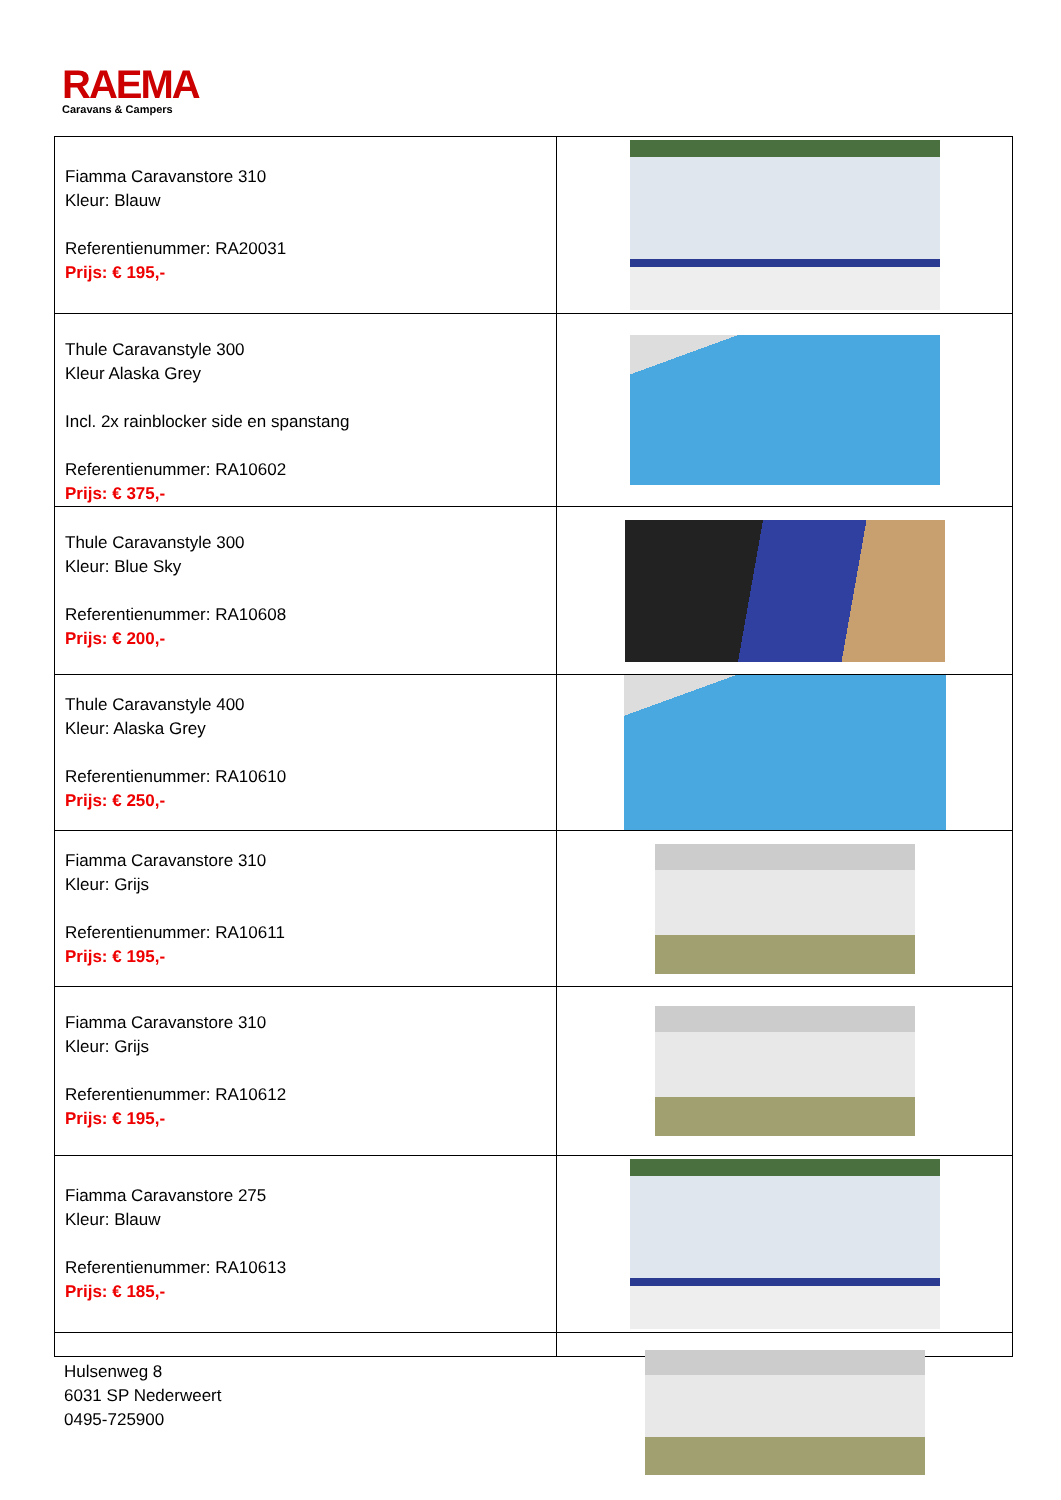RAEMA
Caravans & Campers
| Fiamma Caravanstore 310 Kleur: Blauw Referentienummer: RA20031 Prijs: € 195,- | |
| Thule Caravanstyle 300 Kleur Alaska Grey Incl. 2x rainblocker side en spanstang Referentienummer: RA10602 Prijs: € 375,- | |
| Thule Caravanstyle 300 Kleur: Blue Sky Referentienummer: RA10608 Prijs: € 200,- | |
| Thule Caravanstyle 400 Kleur: Alaska Grey Referentienummer: RA10610 Prijs: € 250,- | |
| Fiamma Caravanstore 310 Kleur: Grijs Referentienummer: RA10611 Prijs: € 195,- | |
| Fiamma Caravanstore 310 Kleur: Grijs Referentienummer: RA10612 Prijs: € 195,- | |
| Fiamma Caravanstore 275 Kleur: Blauw Referentienummer: RA10613 Prijs: € 185,- | |
Hulsenweg 8
6031 SP Nederweert
0495-725900